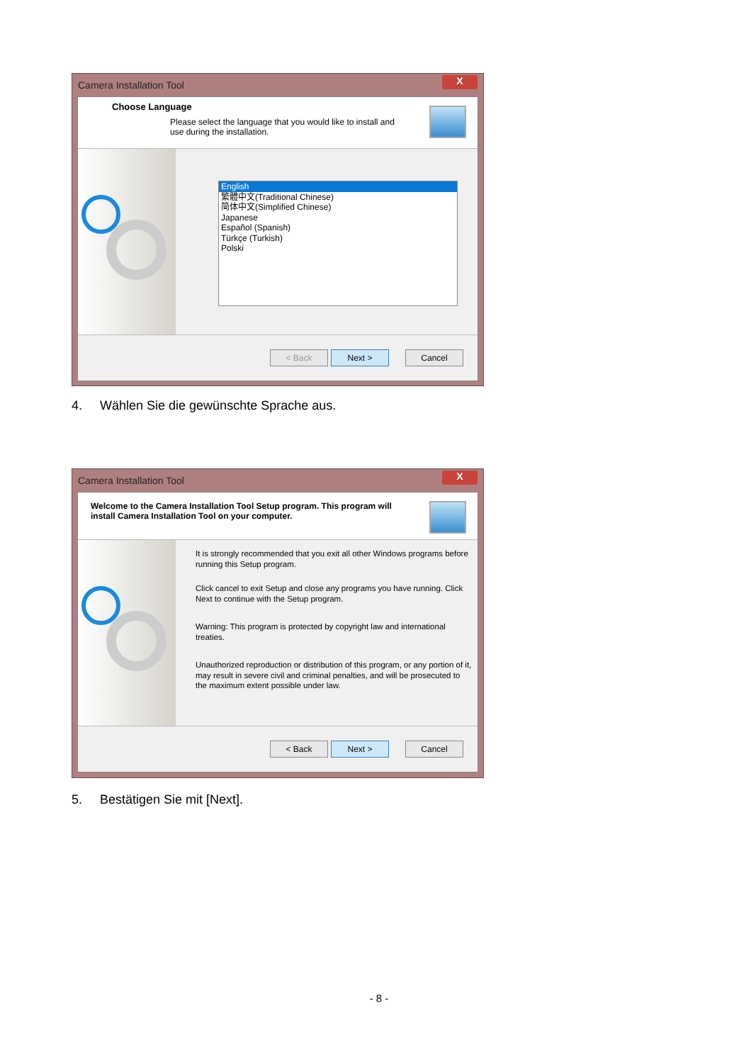Camera Installation Tool
X
Choose Language
Please select the language that you would like to install and use during the installation.
English
繁體中文(Traditional Chinese)
简体中文(Simplified Chinese)
Japanese
Español (Spanish)
Türkçe (Turkish)
Polski
< Back Next > Cancel
4. Wählen Sie die gewünschte Sprache aus.
Camera Installation Tool
X
Welcome to the Camera Installation Tool Setup program. This program will install Camera Installation Tool on your computer.
It is strongly recommended that you exit all other Windows programs before running this Setup program.
Click cancel to exit Setup and close any programs you have running. Click Next to continue with the Setup program.
Warning: This program is protected by copyright law and international treaties.
Unauthorized reproduction or distribution of this program, or any portion of it, may result in severe civil and criminal penalties, and will be prosecuted to the maximum extent possible under law.
< Back Next > Cancel
5. Bestätigen Sie mit [Next].
- 8 -